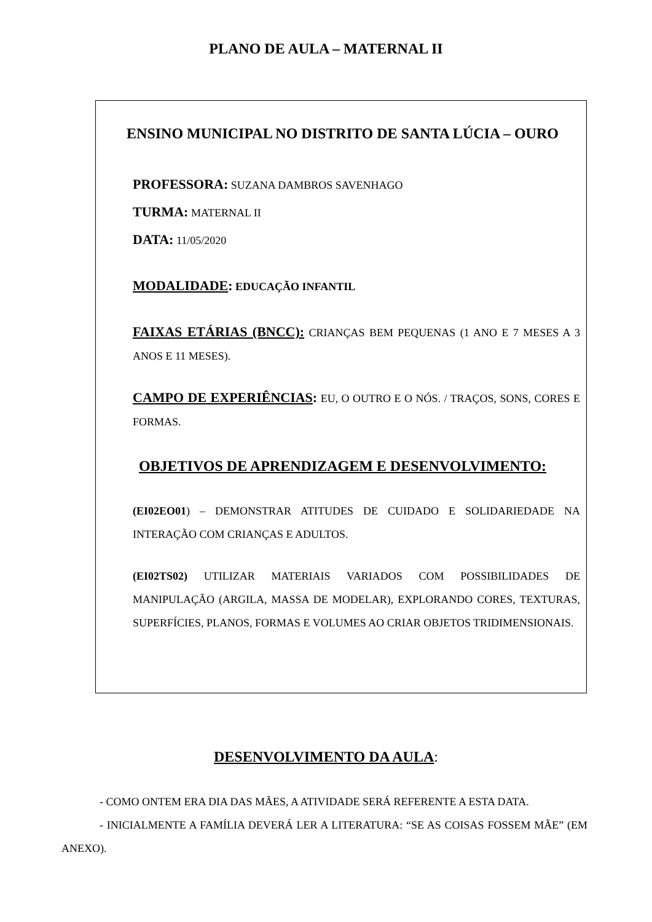PLANO DE AULA – MATERNAL II
ENSINO MUNICIPAL NO DISTRITO DE SANTA LÚCIA – OURO
PROFESSORA: SUZANA DAMBROS SAVENHAGO
TURMA: MATERNAL II
DATA: 11/05/2020
MODALIDADE: EDUCAÇÃO INFANTIL
FAIXAS ETÁRIAS (BNCC): CRIANÇAS BEM PEQUENAS (1 ANO E 7 MESES A 3 ANOS E 11 MESES).
CAMPO DE EXPERIÊNCIAS: EU, O OUTRO E O NÓS. / TRAÇOS, SONS, CORES E FORMAS.
OBJETIVOS DE APRENDIZAGEM E DESENVOLVIMENTO:
(EI02EO01) – DEMONSTRAR ATITUDES DE CUIDADO E SOLIDARIEDADE NA INTERAÇÃO COM CRIANÇAS E ADULTOS.
(EI02TS02) UTILIZAR MATERIAIS VARIADOS COM POSSIBILIDADES DE MANIPULAÇÃO (ARGILA, MASSA DE MODELAR), EXPLORANDO CORES, TEXTURAS, SUPERFÍCIES, PLANOS, FORMAS E VOLUMES AO CRIAR OBJETOS TRIDIMENSIONAIS.
DESENVOLVIMENTO DA AULA:
- COMO ONTEM ERA DIA DAS MÃES, A ATIVIDADE SERÁ REFERENTE A ESTA DATA.
- INICIALMENTE A FAMÍLIA DEVERÁ LER A LITERATURA: “SE AS COISAS FOSSEM MÃE” (EM ANEXO).